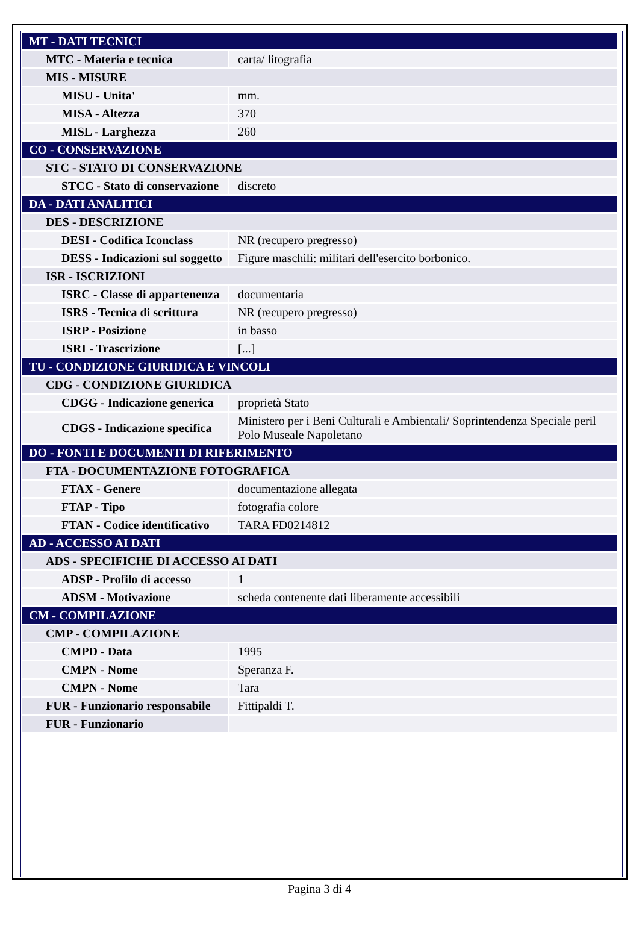| MT - DATI TECNICI | |
| MTC - Materia e tecnica | carta/ litografia |
| MIS - MISURE | |
| MISU - Unita' | mm. |
| MISA - Altezza | 370 |
| MISL - Larghezza | 260 |
| CO - CONSERVAZIONE | |
| STC - STATO DI CONSERVAZIONE | |
| STCC - Stato di conservazione | discreto |
| DA - DATI ANALITICI | |
| DES - DESCRIZIONE | |
| DESI - Codifica Iconclass | NR (recupero pregresso) |
| DESS - Indicazioni sul soggetto | Figure maschili: militari dell'esercito borbonico. |
| ISR - ISCRIZIONI | |
| ISRC - Classe di appartenenza | documentaria |
| ISRS - Tecnica di scrittura | NR (recupero pregresso) |
| ISRP - Posizione | in basso |
| ISRI - Trascrizione | [...] |
| TU - CONDIZIONE GIURIDICA E VINCOLI | |
| CDG - CONDIZIONE GIURIDICA | |
| CDGG - Indicazione generica | proprietà Stato |
| CDGS - Indicazione specifica | Ministero per i Beni Culturali e Ambientali/ Soprintendenza Speciale peril Polo Museale Napoletano |
| DO - FONTI E DOCUMENTI DI RIFERIMENTO | |
| FTA - DOCUMENTAZIONE FOTOGRAFICA | |
| FTAX - Genere | documentazione allegata |
| FTAP - Tipo | fotografia colore |
| FTAN - Codice identificativo | TARA FD0214812 |
| AD - ACCESSO AI DATI | |
| ADS - SPECIFICHE DI ACCESSO AI DATI | |
| ADSP - Profilo di accesso | 1 |
| ADSM - Motivazione | scheda contenente dati liberamente accessibili |
| CM - COMPILAZIONE | |
| CMP - COMPILAZIONE | |
| CMPD - Data | 1995 |
| CMPN - Nome | Speranza F. |
| CMPN - Nome | Tara |
| FUR - Funzionario responsabile | Fittipaldi T. |
| FUR - Funzionario | |
Pagina 3 di 4